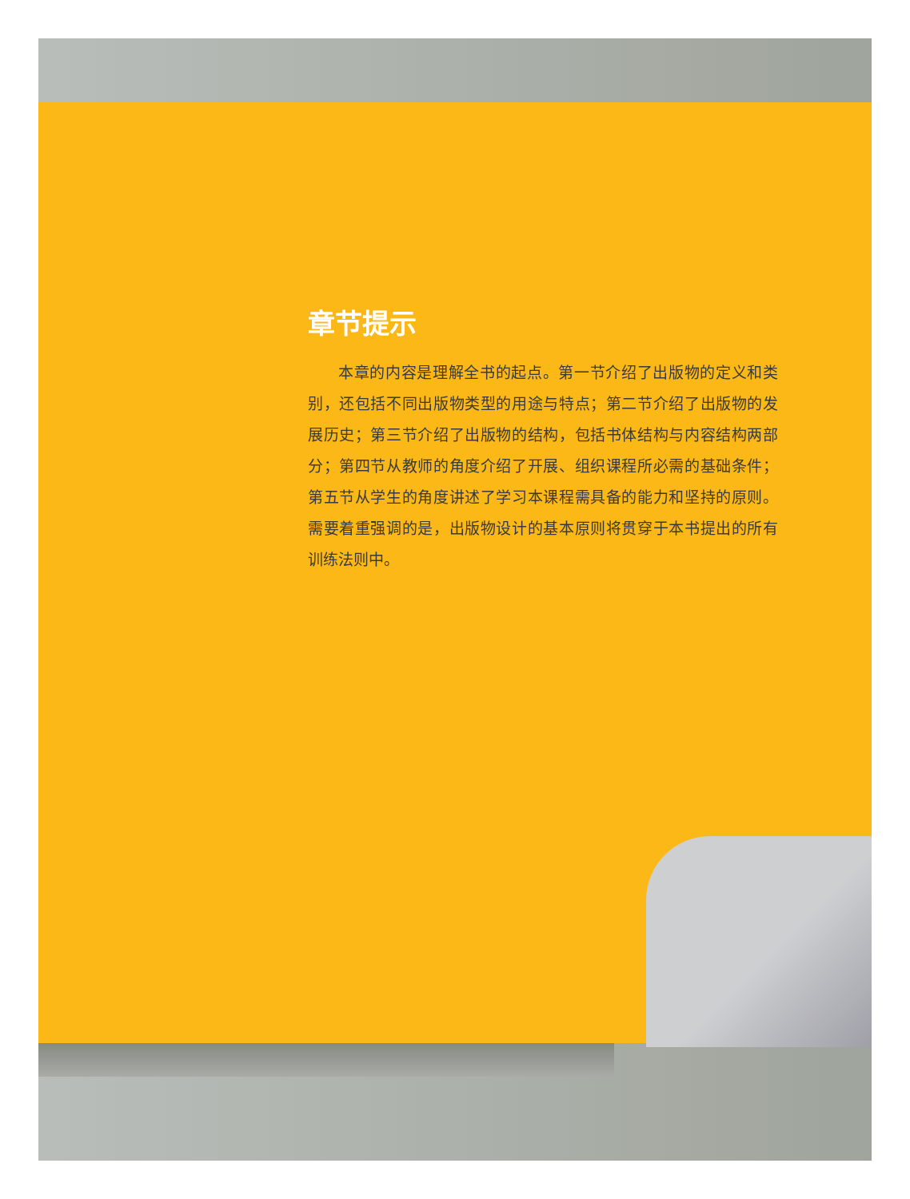章节提示
本章的内容是理解全书的起点。第一节介绍了出版物的定义和类别，还包括不同出版物类型的用途与特点；第二节介绍了出版物的发展历史；第三节介绍了出版物的结构，包括书体结构与内容结构两部分；第四节从教师的角度介绍了开展、组织课程所必需的基础条件；第五节从学生的角度讲述了学习本课程需具备的能力和坚持的原则。需要着重强调的是，出版物设计的基本原则将贯穿于本书提出的所有训练法则中。